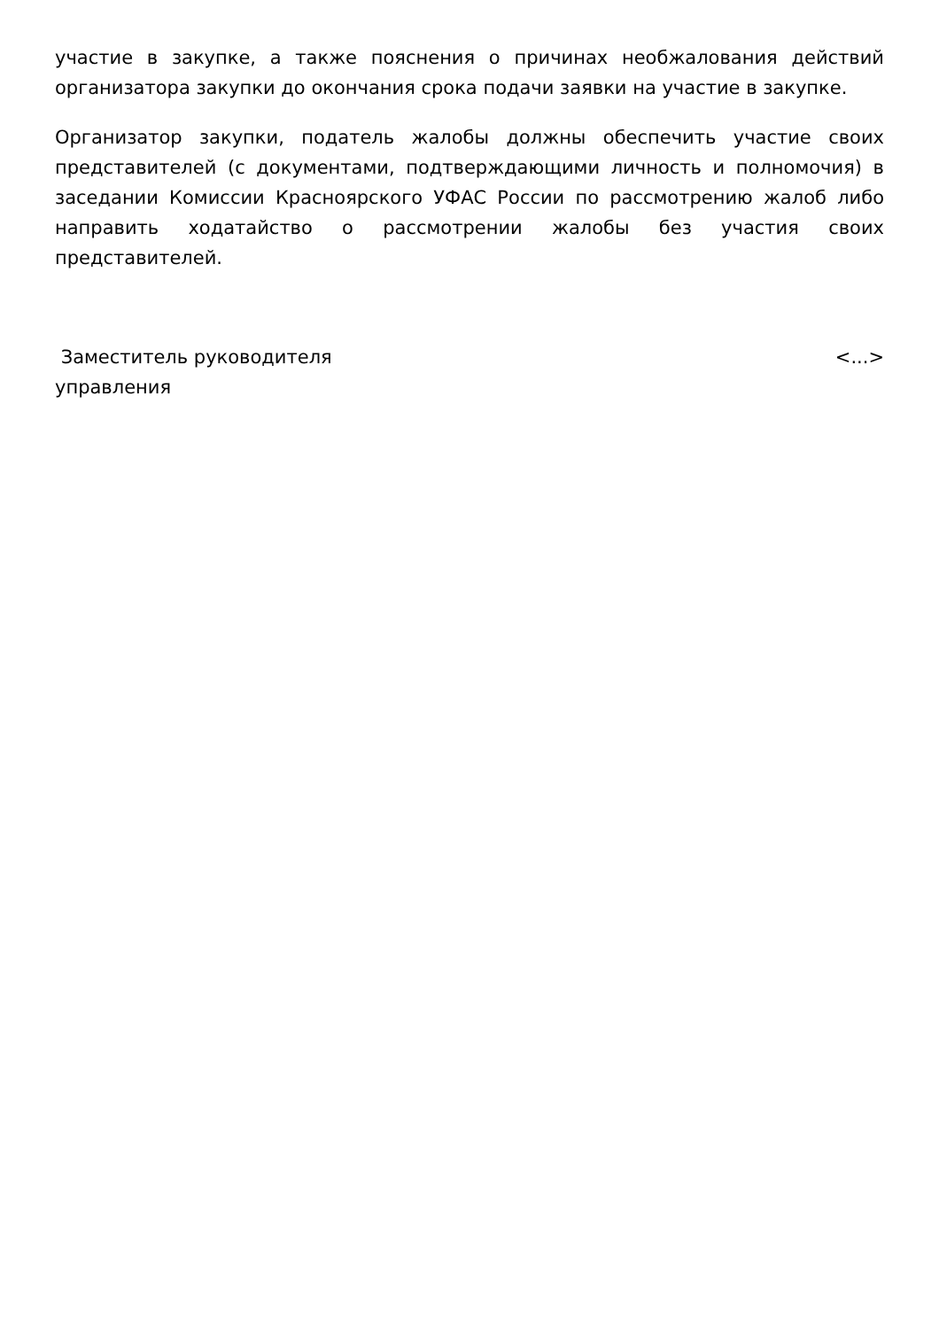участие в закупке, а также пояснения о причинах необжалования действий организатора закупки до окончания срока подачи заявки на участие в закупке.
Организатор закупки, податель жалобы должны обеспечить участие своих представителей (с документами, подтверждающими личность и полномочия) в заседании Комиссии Красноярского УФАС России по рассмотрению жалоб либо направить ходатайство о рассмотрении жалобы без участия своих представителей.
Заместитель руководителя
управления
<...>